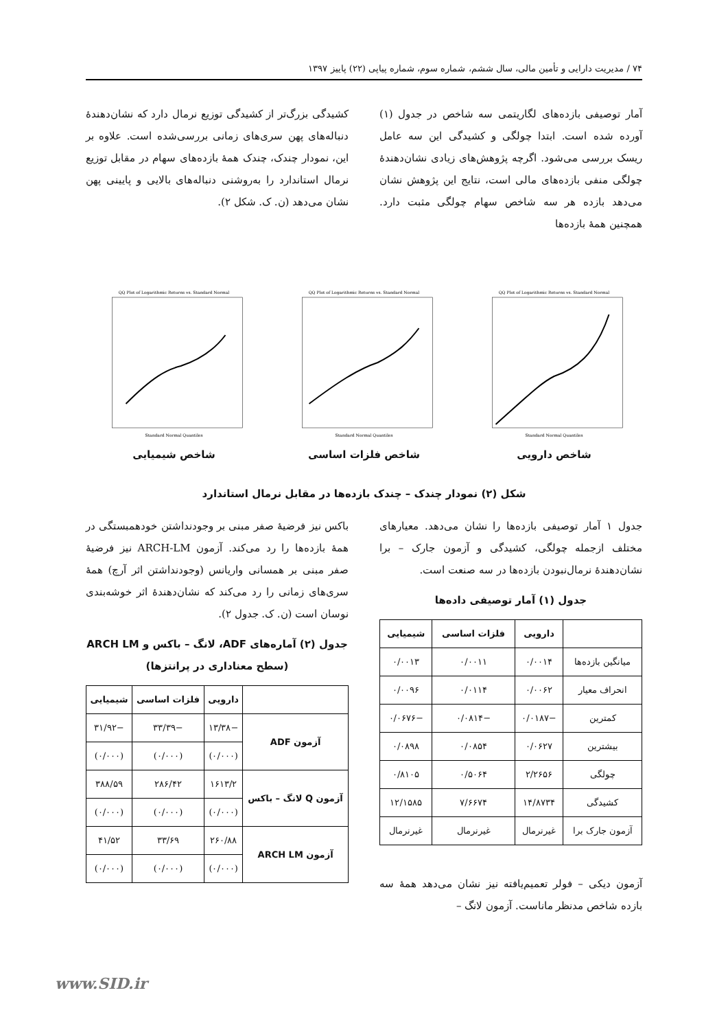۷۴ / مدیریت دارایی و تأمین مالی، سال ششم، شماره سوم، شماره پیاپی (۲۲) پاییز ۱۳۹۷
آمار توصیفی بازده‌های لگاریتمی سه شاخص در جدول (۱) آورده شده است. ابتدا چولگی و کشیدگی این سه عامل ریسک بررسی می‌شود. اگرچه پژوهش‌های زیادی نشان‌دهندهٔ چولگی منفی بازده‌های مالی است، نتایج این پژوهش نشان می‌دهد بازده هر سه شاخص سهام چولگی مثبت دارد. همچنین همهٔ بازده‌ها
کشیدگی بزرگ‌تر از کشیدگی توزیع نرمال دارد که نشان‌دهندهٔ دنباله‌های پهن سری‌های زمانی بررسی‌شده است. علاوه بر این، نمودار چندک، چندک همهٔ بازده‌های سهام در مقابل توزیع نرمال استاندارد را به‌روشنی دنباله‌های بالایی و پایینی پهن نشان می‌دهد (ن. ک. شکل ۲).
QQ Plot of Logarithmic Returns vs. Standard Normal
Standard Normal Quantiles
شاخص دارویی
QQ Plot of Logarithmic Returns vs. Standard Normal
Standard Normal Quantiles
شاخص فلزات اساسی
QQ Plot of Logarithmic Returns vs. Standard Normal
Standard Normal Quantiles
شاخص شیمیایی
شکل (۲) نمودار چندک – چندک بازده‌ها در مقابل نرمال استاندارد
جدول ۱ آمار توصیفی بازده‌ها را نشان می‌دهد. معیارهای مختلف ازجمله چولگی، کشیدگی و آزمون جارک – برا نشان‌دهندهٔ نرمال‌نبودن بازده‌ها در سه صنعت است.
جدول (۱) آمار توصیفی داده‌ها
| | دارویی | فلزات اساسی | شیمیایی |
| --- | --- | --- | --- |
| میانگین بازده‌ها | ۰/۰۰۱۴ | ۰/۰۰۱۱ | ۰/۰۰۱۳ |
| انحراف معیار | ۰/۰۰۶۲ | ۰/۰۱۱۴ | ۰/۰۰۹۶ |
| کمترین | −۰/۰۱۸۷ | −۰/۰۸۱۴ | −۰/۰۶۷۶ |
| بیشترین | ۰/۰۶۲۷ | ۰/۰۸۵۴ | ۰/۰۸۹۸ |
| چولگی | ۲/۲۶۵۶ | ۰/۵۰۶۴ | ۰/۸۱۰۵ |
| کشیدگی | ۱۴/۸۷۳۴ | ۷/۶۶۷۴ | ۱۲/۱۵۸۵ |
| آزمون جارک برا | غیرنرمال | غیرنرمال | غیرنرمال |
آزمون دیکی – فولر تعمیم‌یافته نیز نشان می‌دهد همهٔ سه بازده شاخص مدنظر ماناست. آزمون لانگ –
باکس نیز فرضیهٔ صفر مبنی بر وجودنداشتن خودهمبستگی در همهٔ بازده‌ها را رد می‌کند. آزمون ARCH-LM نیز فرضیهٔ صفر مبنی بر همسانی واریانس (وجودنداشتن اثر آرچ) همهٔ سری‌های زمانی را رد می‌کند که نشان‌دهندهٔ اثر خوشه‌بندی نوسان است (ن. ک. جدول ۲).
جدول (۲) آماره‌های ADF، لانگ – باکس و ARCH LM (سطح معناداری در پرانتزها)
| | دارویی | فلزات اساسی | شیمیایی |
| --- | --- | --- | --- |
| آزمون ADF | −۱۳/۳۸ | −۳۳/۳۹ | −۳۱/۹۲ |
| | (۰/۰۰۰) | (۰/۰۰۰) | (۰/۰۰۰) |
| آزمون Q لانگ – باکس | ۱۶۱۳/۲ | ۲۸۶/۴۲ | ۳۸۸/۵۹ |
| | (۰/۰۰۰) | (۰/۰۰۰) | (۰/۰۰۰) |
| آزمون ARCH LM | ۲۶۰/۸۸ | ۳۳/۶۹ | ۴۱/۵۲ |
| | (۰/۰۰۰) | (۰/۰۰۰) | (۰/۰۰۰) |
www.SID.ir